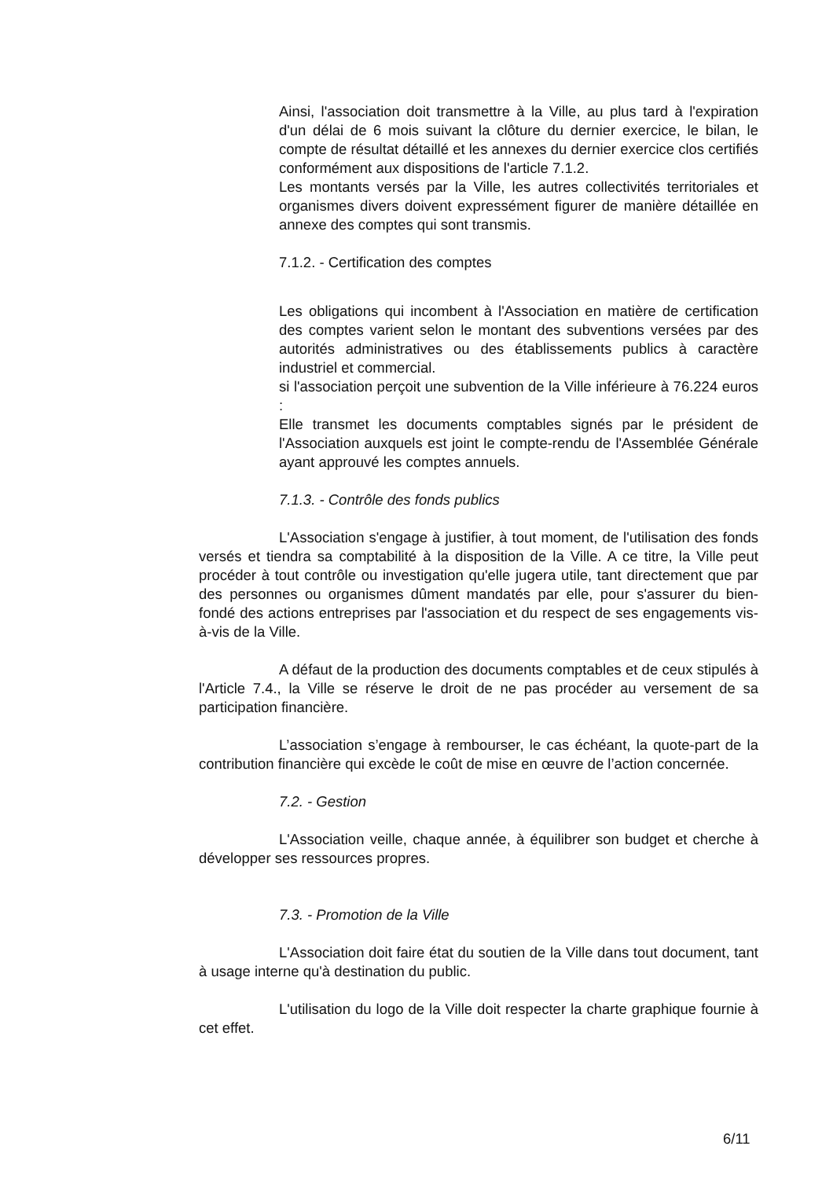Ainsi, l'association doit transmettre à la Ville, au plus tard à l'expiration d'un délai de 6 mois suivant la clôture du dernier exercice, le bilan, le compte de résultat détaillé et les annexes du dernier exercice clos certifiés conformément aux dispositions de l'article 7.1.2.
Les montants versés par la Ville, les autres collectivités territoriales et organismes divers doivent expressément figurer de manière détaillée en annexe des comptes qui sont transmis.
7.1.2. - Certification des comptes
Les obligations qui incombent à l'Association en matière de certification des comptes varient selon le montant des subventions versées par des autorités administratives ou des établissements publics à caractère industriel et commercial.
si l'association perçoit une subvention de la Ville inférieure à 76.224 euros :
Elle transmet les documents comptables signés par le président de l'Association auxquels est joint le compte-rendu de l'Assemblée Générale ayant approuvé les comptes annuels.
7.1.3. - Contrôle des fonds publics
L'Association s'engage à justifier, à tout moment, de l'utilisation des fonds versés et tiendra sa comptabilité à la disposition de la Ville. A ce titre, la Ville peut procéder à tout contrôle ou investigation qu'elle jugera utile, tant directement que par des personnes ou organismes dûment mandatés par elle, pour s'assurer du bien-fondé des actions entreprises par l'association et du respect de ses engagements vis-à-vis de la Ville.
A défaut de la production des documents comptables et de ceux stipulés à l'Article 7.4., la Ville se réserve le droit de ne pas procéder au versement de sa participation financière.
L’association s’engage à rembourser, le cas échéant, la quote-part de la contribution financière qui excède le coût de mise en œuvre de l’action concernée.
7.2. - Gestion
L'Association veille, chaque année, à équilibrer son budget et cherche à développer ses ressources propres.
7.3. - Promotion de la Ville
L'Association doit faire état du soutien de la Ville dans tout document, tant à usage interne qu'à destination du public.
L'utilisation du logo de la Ville doit respecter la charte graphique fournie à cet effet.
6/11